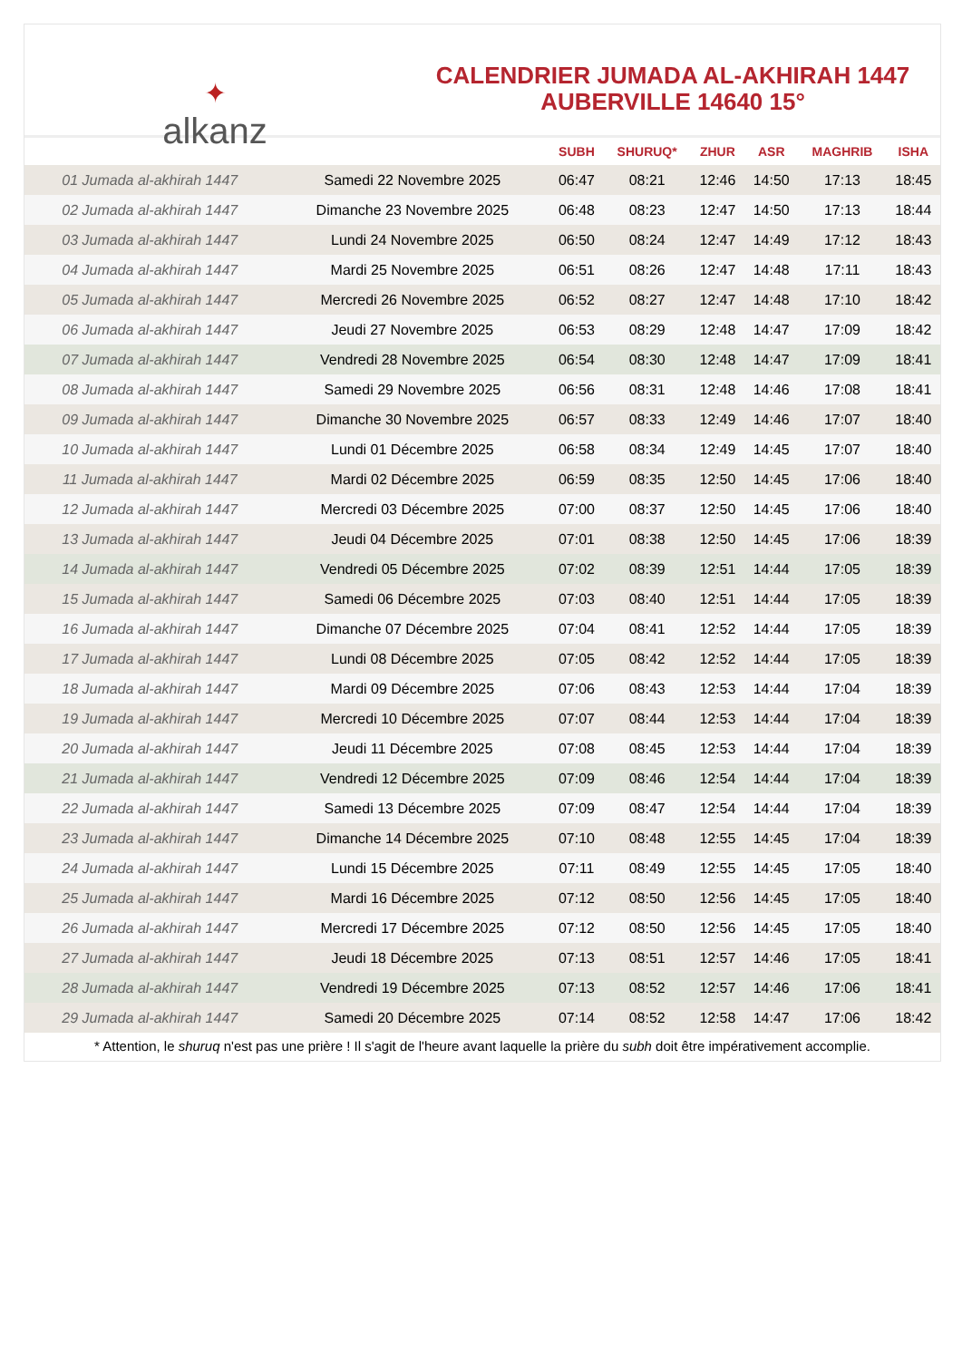✦
alkanz
CALENDRIER JUMADA AL-AKHIRAH 1447
AUBERVILLE 14640 15°
| | | SUBH | SHURUQ* | ZHUR | ASR | MAGHRIB | ISHA |
| --- | --- | --- | --- | --- | --- | --- | --- |
| 01 Jumada al-akhirah 1447 | Samedi 22 Novembre 2025 | 06:47 | 08:21 | 12:46 | 14:50 | 17:13 | 18:45 |
| 02 Jumada al-akhirah 1447 | Dimanche 23 Novembre 2025 | 06:48 | 08:23 | 12:47 | 14:50 | 17:13 | 18:44 |
| 03 Jumada al-akhirah 1447 | Lundi 24 Novembre 2025 | 06:50 | 08:24 | 12:47 | 14:49 | 17:12 | 18:43 |
| 04 Jumada al-akhirah 1447 | Mardi 25 Novembre 2025 | 06:51 | 08:26 | 12:47 | 14:48 | 17:11 | 18:43 |
| 05 Jumada al-akhirah 1447 | Mercredi 26 Novembre 2025 | 06:52 | 08:27 | 12:47 | 14:48 | 17:10 | 18:42 |
| 06 Jumada al-akhirah 1447 | Jeudi 27 Novembre 2025 | 06:53 | 08:29 | 12:48 | 14:47 | 17:09 | 18:42 |
| 07 Jumada al-akhirah 1447 | Vendredi 28 Novembre 2025 | 06:54 | 08:30 | 12:48 | 14:47 | 17:09 | 18:41 |
| 08 Jumada al-akhirah 1447 | Samedi 29 Novembre 2025 | 06:56 | 08:31 | 12:48 | 14:46 | 17:08 | 18:41 |
| 09 Jumada al-akhirah 1447 | Dimanche 30 Novembre 2025 | 06:57 | 08:33 | 12:49 | 14:46 | 17:07 | 18:40 |
| 10 Jumada al-akhirah 1447 | Lundi 01 Décembre 2025 | 06:58 | 08:34 | 12:49 | 14:45 | 17:07 | 18:40 |
| 11 Jumada al-akhirah 1447 | Mardi 02 Décembre 2025 | 06:59 | 08:35 | 12:50 | 14:45 | 17:06 | 18:40 |
| 12 Jumada al-akhirah 1447 | Mercredi 03 Décembre 2025 | 07:00 | 08:37 | 12:50 | 14:45 | 17:06 | 18:40 |
| 13 Jumada al-akhirah 1447 | Jeudi 04 Décembre 2025 | 07:01 | 08:38 | 12:50 | 14:45 | 17:06 | 18:39 |
| 14 Jumada al-akhirah 1447 | Vendredi 05 Décembre 2025 | 07:02 | 08:39 | 12:51 | 14:44 | 17:05 | 18:39 |
| 15 Jumada al-akhirah 1447 | Samedi 06 Décembre 2025 | 07:03 | 08:40 | 12:51 | 14:44 | 17:05 | 18:39 |
| 16 Jumada al-akhirah 1447 | Dimanche 07 Décembre 2025 | 07:04 | 08:41 | 12:52 | 14:44 | 17:05 | 18:39 |
| 17 Jumada al-akhirah 1447 | Lundi 08 Décembre 2025 | 07:05 | 08:42 | 12:52 | 14:44 | 17:05 | 18:39 |
| 18 Jumada al-akhirah 1447 | Mardi 09 Décembre 2025 | 07:06 | 08:43 | 12:53 | 14:44 | 17:04 | 18:39 |
| 19 Jumada al-akhirah 1447 | Mercredi 10 Décembre 2025 | 07:07 | 08:44 | 12:53 | 14:44 | 17:04 | 18:39 |
| 20 Jumada al-akhirah 1447 | Jeudi 11 Décembre 2025 | 07:08 | 08:45 | 12:53 | 14:44 | 17:04 | 18:39 |
| 21 Jumada al-akhirah 1447 | Vendredi 12 Décembre 2025 | 07:09 | 08:46 | 12:54 | 14:44 | 17:04 | 18:39 |
| 22 Jumada al-akhirah 1447 | Samedi 13 Décembre 2025 | 07:09 | 08:47 | 12:54 | 14:44 | 17:04 | 18:39 |
| 23 Jumada al-akhirah 1447 | Dimanche 14 Décembre 2025 | 07:10 | 08:48 | 12:55 | 14:45 | 17:04 | 18:39 |
| 24 Jumada al-akhirah 1447 | Lundi 15 Décembre 2025 | 07:11 | 08:49 | 12:55 | 14:45 | 17:05 | 18:40 |
| 25 Jumada al-akhirah 1447 | Mardi 16 Décembre 2025 | 07:12 | 08:50 | 12:56 | 14:45 | 17:05 | 18:40 |
| 26 Jumada al-akhirah 1447 | Mercredi 17 Décembre 2025 | 07:12 | 08:50 | 12:56 | 14:45 | 17:05 | 18:40 |
| 27 Jumada al-akhirah 1447 | Jeudi 18 Décembre 2025 | 07:13 | 08:51 | 12:57 | 14:46 | 17:05 | 18:41 |
| 28 Jumada al-akhirah 1447 | Vendredi 19 Décembre 2025 | 07:13 | 08:52 | 12:57 | 14:46 | 17:06 | 18:41 |
| 29 Jumada al-akhirah 1447 | Samedi 20 Décembre 2025 | 07:14 | 08:52 | 12:58 | 14:47 | 17:06 | 18:42 |
* Attention, le shuruq n'est pas une prière ! Il s'agit de l'heure avant laquelle la prière du subh doit être impérativement accomplie.